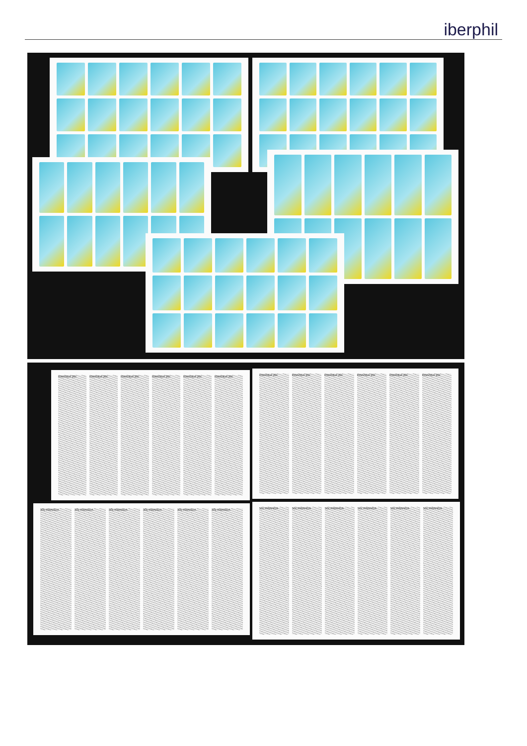iberphil
RWANDA 20c
RWANDA 20c
RWANDA 20c
RWANDA 20c
RWANDA 20c
RWANDA 20c
RWANDA 20c
RWANDA 20c
RWANDA 20c
RWANDA 20c
RWANDA 20c
RWANDA 20c
30c RWANDA
30c RWANDA
30c RWANDA
30c RWANDA
30c RWANDA
30c RWANDA
50c RWANDA
50c RWANDA
50c RWANDA
50c RWANDA
50c RWANDA
50c RWANDA